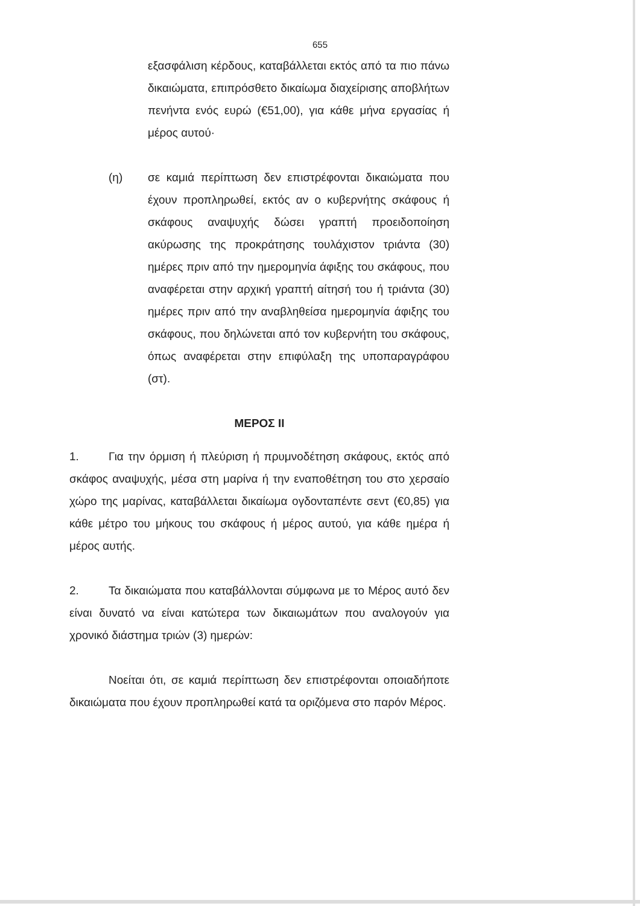655
εξασφάλιση κέρδους, καταβάλλεται εκτός από τα πιο πάνω δικαιώματα, επιπρόσθετο δικαίωμα διαχείρισης αποβλήτων πενήντα ενός ευρώ (€51,00), για κάθε μήνα εργασίας ή μέρος αυτού·
(η) σε καμιά περίπτωση δεν επιστρέφονται δικαιώματα που έχουν προπληρωθεί, εκτός αν ο κυβερνήτης σκάφους ή σκάφους αναψυχής δώσει γραπτή προειδοποίηση ακύρωσης της προκράτησης τουλάχιστον τριάντα (30) ημέρες πριν από την ημερομηνία άφιξης του σκάφους, που αναφέρεται στην αρχική γραπτή αίτησή του ή τριάντα (30) ημέρες πριν από την αναβληθείσα ημερομηνία άφιξης του σκάφους, που δηλώνεται από τον κυβερνήτη του σκάφους, όπως αναφέρεται στην επιφύλαξη της υποπαραγράφου (στ).
ΜΕΡΟΣ ΙΙ
1. Για την όρμιση ή πλεύριση ή πρυμνοδέτηση σκάφους, εκτός από σκάφος αναψυχής, μέσα στη μαρίνα ή την εναποθέτηση του στο χερσαίο χώρο της μαρίνας, καταβάλλεται δικαίωμα ογδονταπέντε σεντ (€0,85) για κάθε μέτρο του μήκους του σκάφους ή μέρος αυτού, για κάθε ημέρα ή μέρος αυτής.
2. Τα δικαιώματα που καταβάλλονται σύμφωνα με το Μέρος αυτό δεν είναι δυνατό να είναι κατώτερα των δικαιωμάτων που αναλογούν για χρονικό διάστημα τριών (3) ημερών:
Νοείται ότι, σε καμιά περίπτωση δεν επιστρέφονται οποιαδήποτε δικαιώματα που έχουν προπληρωθεί κατά τα οριζόμενα στο παρόν Μέρος.